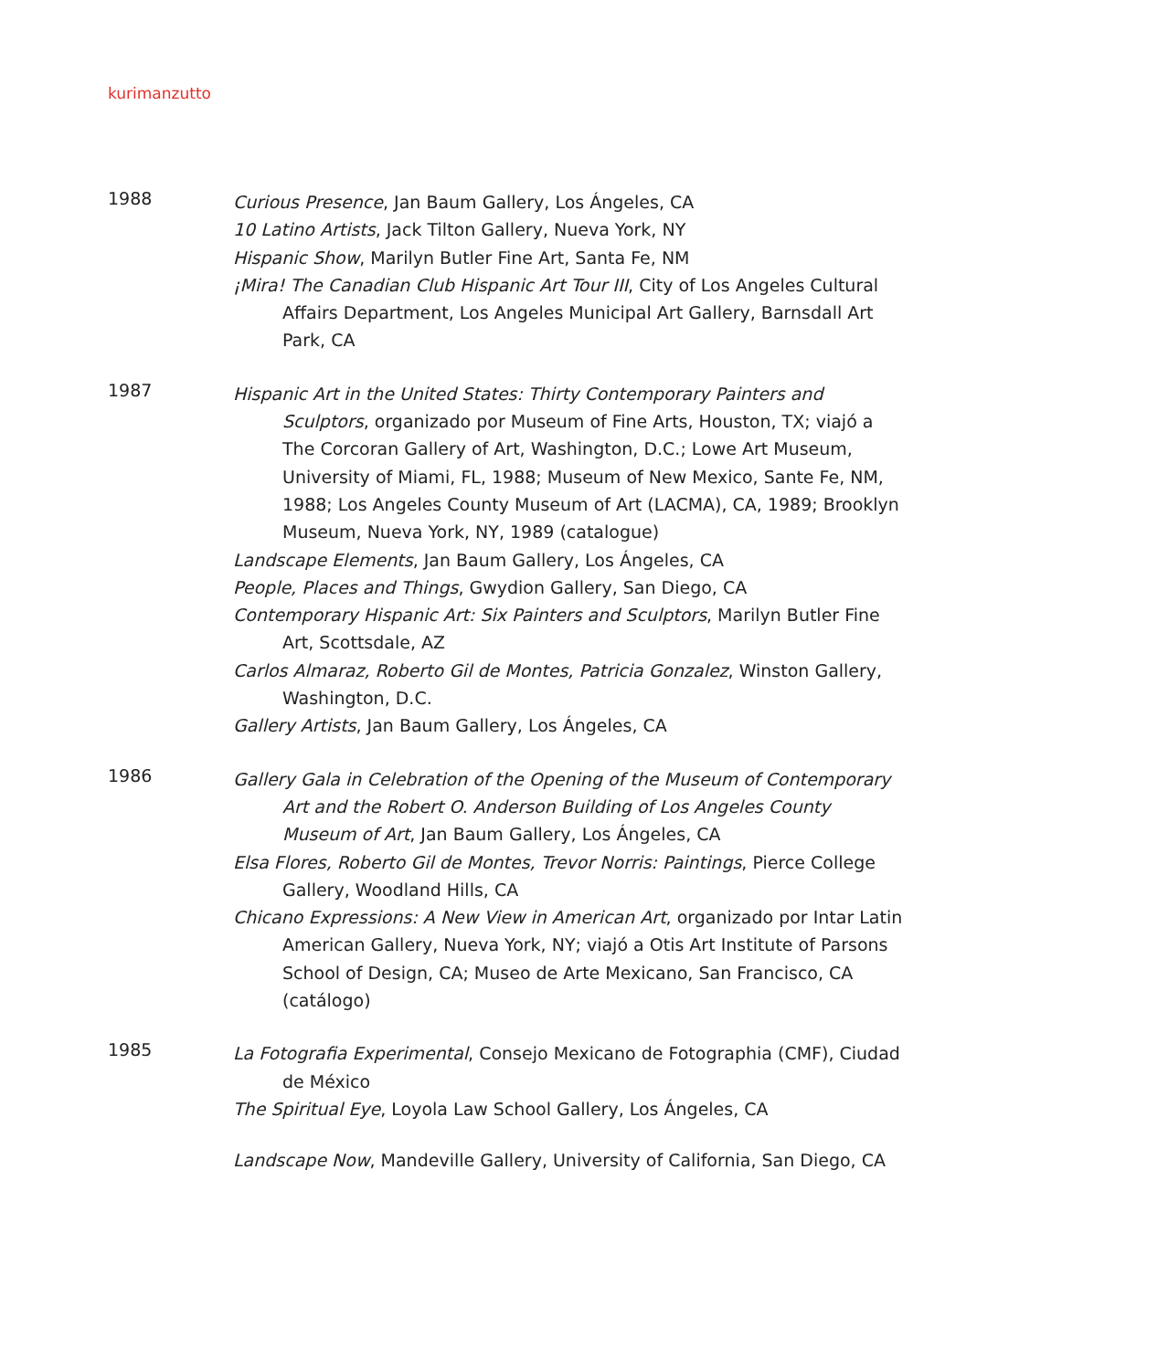kurimanzutto
1988
Curious Presence, Jan Baum Gallery, Los Ángeles, CA
10 Latino Artists, Jack Tilton Gallery, Nueva York, NY
Hispanic Show, Marilyn Butler Fine Art, Santa Fe, NM
¡Mira! The Canadian Club Hispanic Art Tour III, City of Los Angeles Cultural Affairs Department, Los Angeles Municipal Art Gallery, Barnsdall Art Park, CA
1987
Hispanic Art in the United States: Thirty Contemporary Painters and Sculptors, organizado por Museum of Fine Arts, Houston, TX; viajó a The Corcoran Gallery of Art, Washington, D.C.; Lowe Art Museum, University of Miami, FL, 1988; Museum of New Mexico, Sante Fe, NM, 1988; Los Angeles County Museum of Art (LACMA), CA, 1989; Brooklyn Museum, Nueva York, NY, 1989 (catalogue)
Landscape Elements, Jan Baum Gallery, Los Ángeles, CA
People, Places and Things, Gwydion Gallery, San Diego, CA
Contemporary Hispanic Art: Six Painters and Sculptors, Marilyn Butler Fine Art, Scottsdale, AZ
Carlos Almaraz, Roberto Gil de Montes, Patricia Gonzalez, Winston Gallery, Washington, D.C.
Gallery Artists, Jan Baum Gallery, Los Ángeles, CA
1986
Gallery Gala in Celebration of the Opening of the Museum of Contemporary Art and the Robert O. Anderson Building of Los Angeles County Museum of Art, Jan Baum Gallery, Los Ángeles, CA
Elsa Flores, Roberto Gil de Montes, Trevor Norris: Paintings, Pierce College Gallery, Woodland Hills, CA
Chicano Expressions: A New View in American Art, organizado por Intar Latin American Gallery, Nueva York, NY; viajó a Otis Art Institute of Parsons School of Design, CA; Museo de Arte Mexicano, San Francisco, CA (catálogo)
1985
La Fotografia Experimental, Consejo Mexicano de Fotographia (CMF), Ciudad de México
The Spiritual Eye, Loyola Law School Gallery, Los Ángeles, CA
Landscape Now, Mandeville Gallery, University of California, San Diego, CA